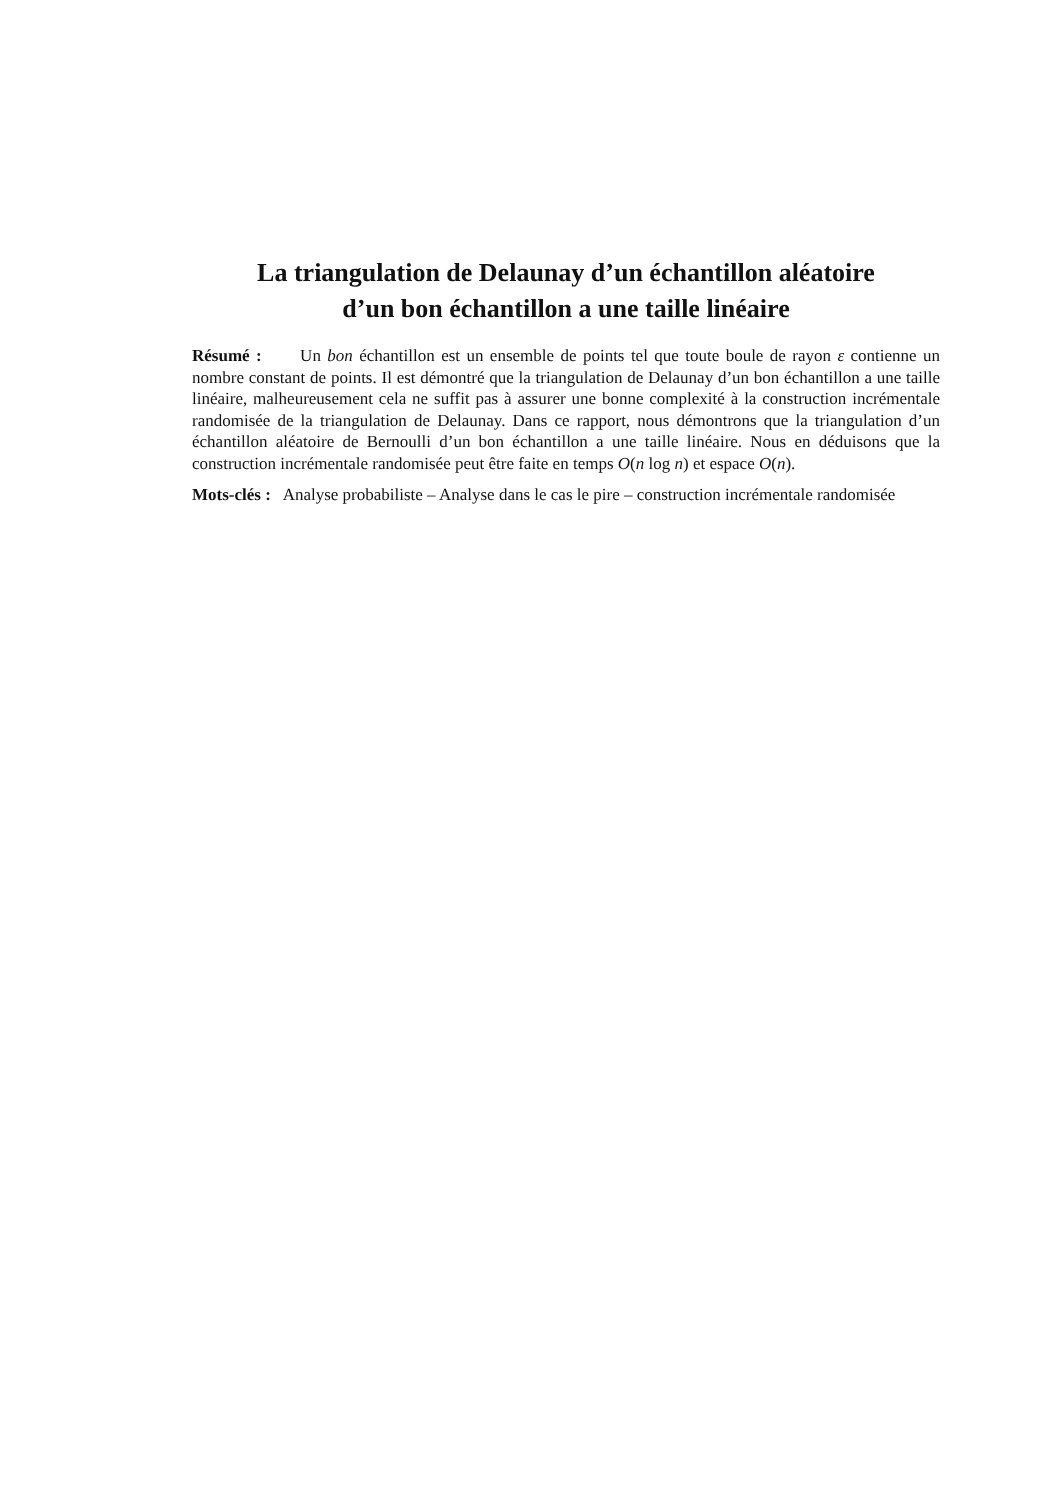La triangulation de Delaunay d’un échantillon aléatoire
d’un bon échantillon a une taille linéaire
Résumé : Un bon échantillon est un ensemble de points tel que toute boule de rayon ε contienne un nombre constant de points. Il est démontré que la triangulation de Delaunay d’un bon échantillon a une taille linéaire, malheureusement cela ne suffit pas à assurer une bonne complexité à la construction incrémentale randomisée de la triangulation de Delaunay. Dans ce rapport, nous démontrons que la triangulation d’un échantillon aléatoire de Bernoulli d’un bon échantillon a une taille linéaire. Nous en déduisons que la construction incrémentale randomisée peut être faite en temps O(n log n) et espace O(n).
Mots-clés : Analyse probabiliste – Analyse dans le cas le pire – construction incrémentale randomisée